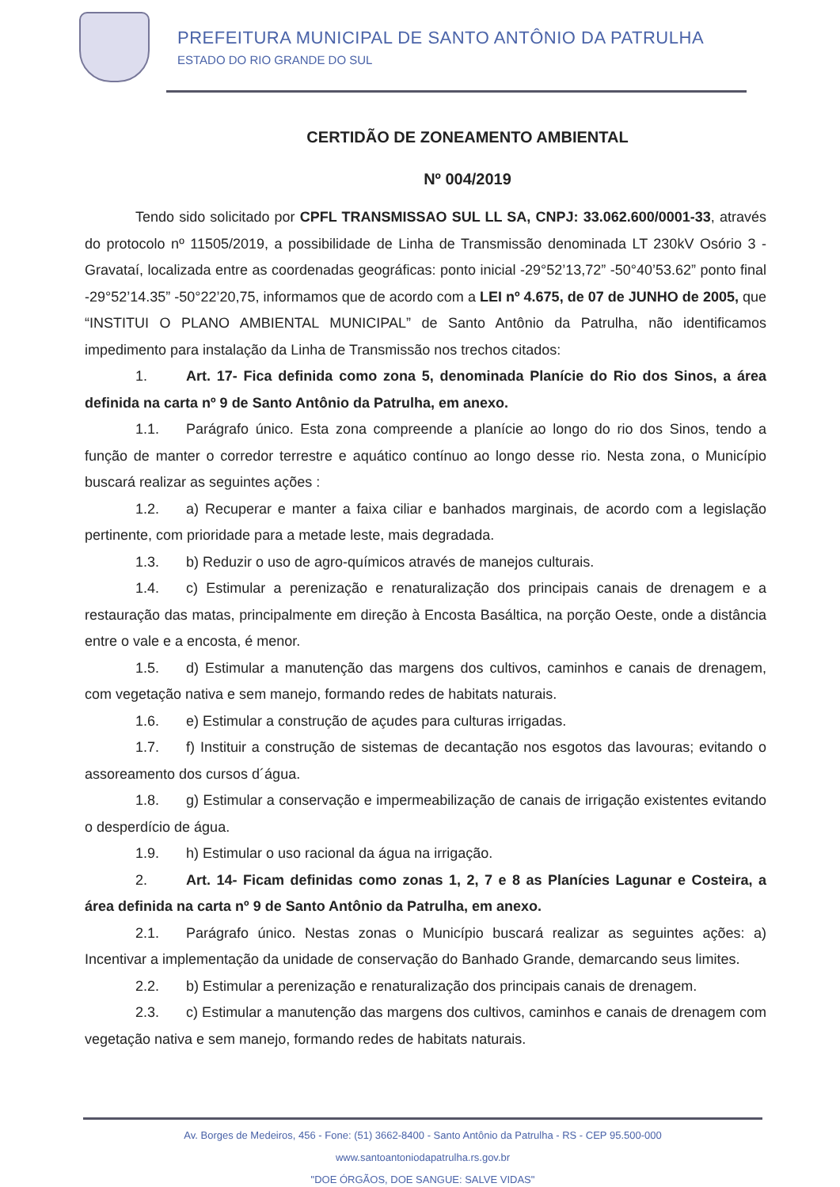PREFEITURA MUNICIPAL DE SANTO ANTÔNIO DA PATRULHA
ESTADO DO RIO GRANDE DO SUL
CERTIDÃO DE ZONEAMENTO AMBIENTAL
Nº 004/2019
Tendo sido solicitado por CPFL TRANSMISSAO SUL LL SA, CNPJ: 33.062.600/0001-33, através do protocolo nº 11505/2019, a possibilidade de Linha de Transmissão denominada LT 230kV Osório 3 - Gravataí, localizada entre as coordenadas geográficas: ponto inicial -29°52’13,72” -50°40’53.62” ponto final -29°52’14.35” -50°22’20,75, informamos que de acordo com a LEI nº 4.675, de 07 de JUNHO de 2005, que “INSTITUI O PLANO AMBIENTAL MUNICIPAL” de Santo Antônio da Patrulha, não identificamos impedimento para instalação da Linha de Transmissão nos trechos citados:
1. Art. 17- Fica definida como zona 5, denominada Planície do Rio dos Sinos, a área definida na carta nº 9 de Santo Antônio da Patrulha, em anexo.
1.1. Parágrafo único. Esta zona compreende a planície ao longo do rio dos Sinos, tendo a função de manter o corredor terrestre e aquático contínuo ao longo desse rio. Nesta zona, o Município buscará realizar as seguintes ações :
1.2. a) Recuperar e manter a faixa ciliar e banhados marginais, de acordo com a legislação pertinente, com prioridade para a metade leste, mais degradada.
1.3. b) Reduzir o uso de agro-químicos através de manejos culturais.
1.4. c) Estimular a perenização e renaturalização dos principais canais de drenagem e a restauração das matas, principalmente em direção à Encosta Basáltica, na porção Oeste, onde a distância entre o vale e a encosta, é menor.
1.5. d) Estimular a manutenção das margens dos cultivos, caminhos e canais de drenagem, com vegetação nativa e sem manejo, formando redes de habitats naturais.
1.6. e) Estimular a construção de açudes para culturas irrigadas.
1.7. f) Instituir a construção de sistemas de decantação nos esgotos das lavouras; evitando o assoreamento dos cursos d´água.
1.8. g) Estimular a conservação e impermeabilização de canais de irrigação existentes evitando o desperdício de água.
1.9. h) Estimular o uso racional da água na irrigação.
2. Art. 14- Ficam definidas como zonas 1, 2, 7 e 8 as Planícies Lagunar e Costeira, a área definida na carta nº 9 de Santo Antônio da Patrulha, em anexo.
2.1. Parágrafo único. Nestas zonas o Município buscará realizar as seguintes ações: a) Incentivar a implementação da unidade de conservação do Banhado Grande, demarcando seus limites.
2.2. b) Estimular a perenização e renaturalização dos principais canais de drenagem.
2.3. c) Estimular a manutenção das margens dos cultivos, caminhos e canais de drenagem com vegetação nativa e sem manejo, formando redes de habitats naturais.
Av. Borges de Medeiros, 456 - Fone: (51) 3662-8400 - Santo Antônio da Patrulha - RS - CEP 95.500-000
www.santoantoniodapatrulha.rs.gov.br
"DOE ÓRGÃOS, DOE SANGUE: SALVE VIDAS"